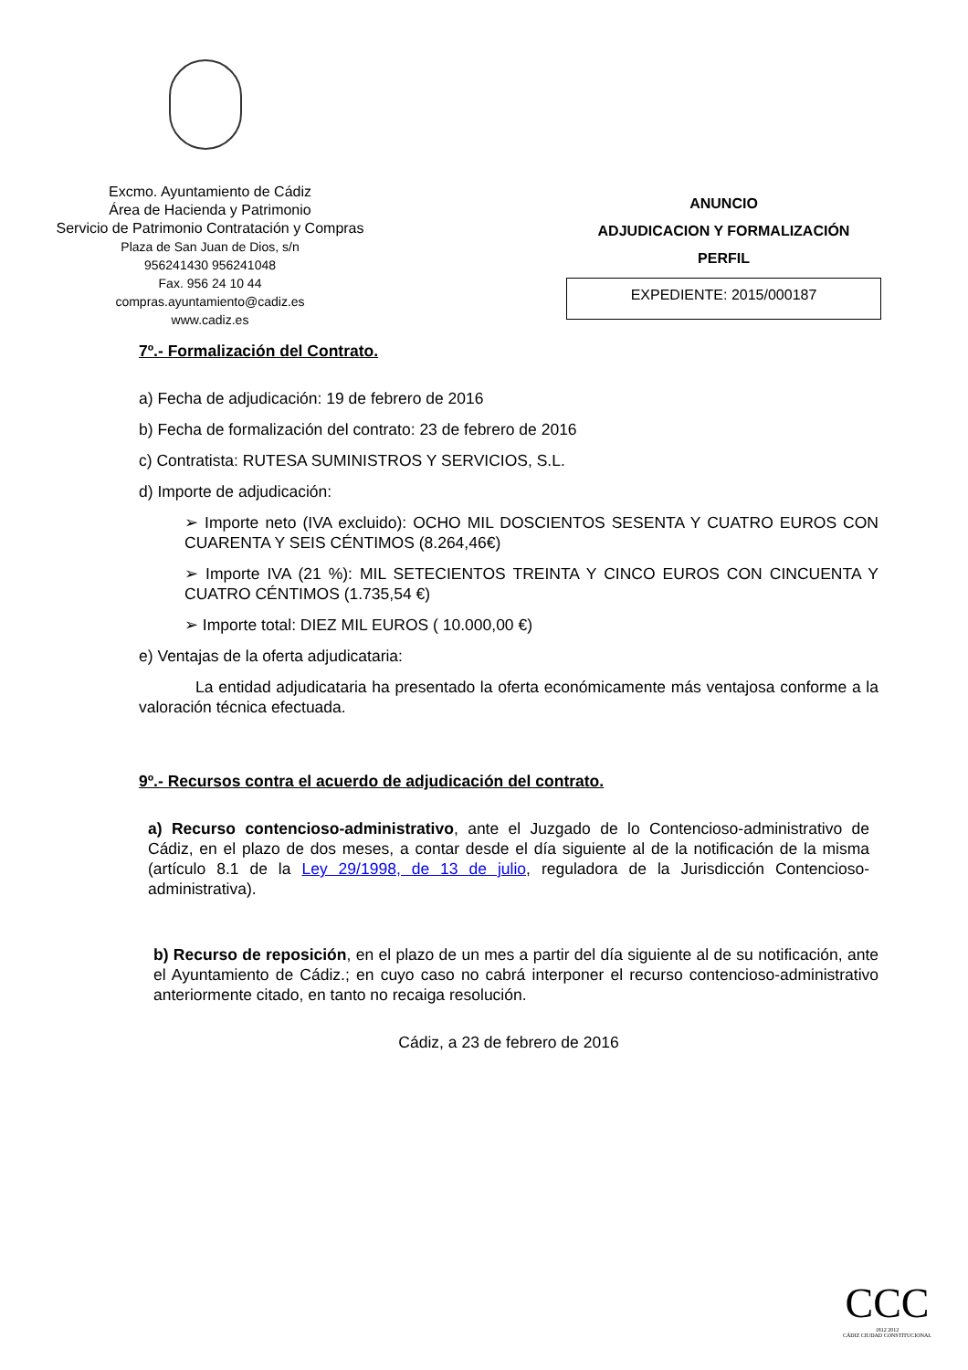Excmo. Ayuntamiento de Cádiz
Área de Hacienda y Patrimonio
Servicio de Patrimonio Contratación y Compras
Plaza de San Juan de Dios, s/n
956241430 956241048
Fax. 956 24 10 44
compras.ayuntamiento@cadiz.es
www.cadiz.es
ANUNCIO
ADJUDICACION Y FORMALIZACIÓN
PERFIL
EXPEDIENTE: 2015/000187
7º.- Formalización del Contrato.
a) Fecha de adjudicación: 19 de febrero de 2016
b) Fecha de formalización del contrato: 23 de febrero de 2016
c) Contratista: RUTESA SUMINISTROS Y SERVICIOS, S.L.
d) Importe de adjudicación:
➢ Importe neto (IVA excluido): OCHO MIL DOSCIENTOS SESENTA Y CUATRO EUROS CON CUARENTA Y SEIS CÉNTIMOS (8.264,46€)
➢ Importe IVA (21 %): MIL SETECIENTOS TREINTA Y CINCO EUROS CON CINCUENTA Y CUATRO CÉNTIMOS (1.735,54 €)
➢ Importe total: DIEZ MIL EUROS ( 10.000,00 €)
e) Ventajas de la oferta adjudicataria:
La entidad adjudicataria ha presentado la oferta económicamente más ventajosa conforme a la valoración técnica efectuada.
9º.- Recursos contra el acuerdo de adjudicación del contrato.
a) Recurso contencioso-administrativo, ante el Juzgado de lo Contencioso-administrativo de Cádiz, en el plazo de dos meses, a contar desde el día siguiente al de la notificación de la misma (artículo 8.1 de la Ley 29/1998, de 13 de julio, reguladora de la Jurisdicción Contencioso-administrativa).
b) Recurso de reposición, en el plazo de un mes a partir del día siguiente al de su notificación, ante el Ayuntamiento de Cádiz.; en cuyo caso no cabrá interponer el recurso contencioso-administrativo anteriormente citado, en tanto no recaiga resolución.
Cádiz, a 23 de febrero de 2016
CCC
1812 2012
CÁDIZ CIUDAD CONSTITUCIONAL